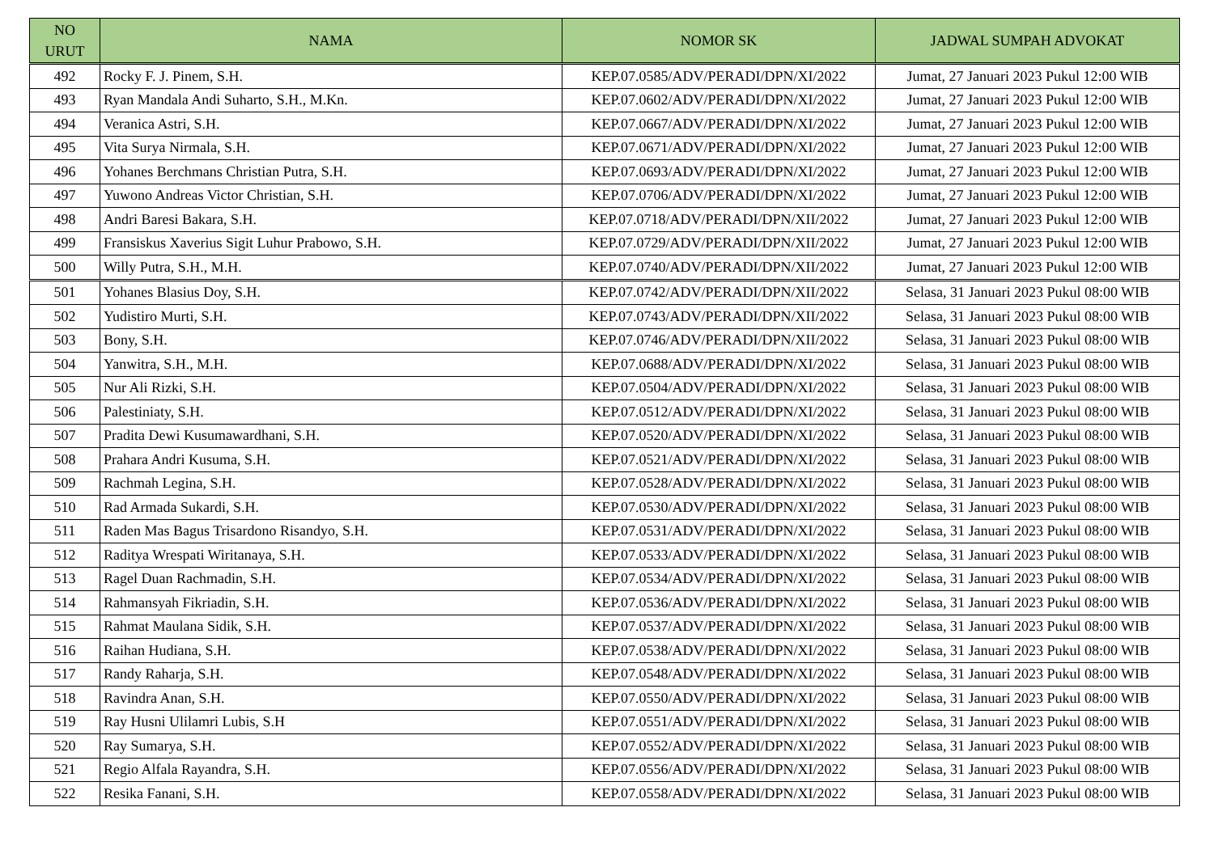| NO URUT | NAMA | NOMOR SK | JADWAL SUMPAH ADVOKAT |
| --- | --- | --- | --- |
| 492 | Rocky F. J. Pinem, S.H. | KEP.07.0585/ADV/PERADI/DPN/XI/2022 | Jumat, 27 Januari 2023 Pukul 12:00 WIB |
| 493 | Ryan Mandala Andi Suharto, S.H., M.Kn. | KEP.07.0602/ADV/PERADI/DPN/XI/2022 | Jumat, 27 Januari 2023 Pukul 12:00 WIB |
| 494 | Veranica Astri, S.H. | KEP.07.0667/ADV/PERADI/DPN/XI/2022 | Jumat, 27 Januari 2023 Pukul 12:00 WIB |
| 495 | Vita Surya Nirmala, S.H. | KEP.07.0671/ADV/PERADI/DPN/XI/2022 | Jumat, 27 Januari 2023 Pukul 12:00 WIB |
| 496 | Yohanes Berchmans Christian Putra, S.H. | KEP.07.0693/ADV/PERADI/DPN/XI/2022 | Jumat, 27 Januari 2023 Pukul 12:00 WIB |
| 497 | Yuwono Andreas Victor Christian, S.H. | KEP.07.0706/ADV/PERADI/DPN/XI/2022 | Jumat, 27 Januari 2023 Pukul 12:00 WIB |
| 498 | Andri Baresi Bakara, S.H. | KEP.07.0718/ADV/PERADI/DPN/XII/2022 | Jumat, 27 Januari 2023 Pukul 12:00 WIB |
| 499 | Fransiskus Xaverius Sigit Luhur Prabowo, S.H. | KEP.07.0729/ADV/PERADI/DPN/XII/2022 | Jumat, 27 Januari 2023 Pukul 12:00 WIB |
| 500 | Willy Putra, S.H., M.H. | KEP.07.0740/ADV/PERADI/DPN/XII/2022 | Jumat, 27 Januari 2023 Pukul 12:00 WIB |
| 501 | Yohanes Blasius Doy, S.H. | KEP.07.0742/ADV/PERADI/DPN/XII/2022 | Selasa, 31 Januari 2023 Pukul 08:00 WIB |
| 502 | Yudistiro Murti, S.H. | KEP.07.0743/ADV/PERADI/DPN/XII/2022 | Selasa, 31 Januari 2023 Pukul 08:00 WIB |
| 503 | Bony, S.H. | KEP.07.0746/ADV/PERADI/DPN/XII/2022 | Selasa, 31 Januari 2023 Pukul 08:00 WIB |
| 504 | Yanwitra, S.H., M.H. | KEP.07.0688/ADV/PERADI/DPN/XI/2022 | Selasa, 31 Januari 2023 Pukul 08:00 WIB |
| 505 | Nur Ali Rizki, S.H. | KEP.07.0504/ADV/PERADI/DPN/XI/2022 | Selasa, 31 Januari 2023 Pukul 08:00 WIB |
| 506 | Palestiniaty, S.H. | KEP.07.0512/ADV/PERADI/DPN/XI/2022 | Selasa, 31 Januari 2023 Pukul 08:00 WIB |
| 507 | Pradita Dewi Kusumawardhani, S.H. | KEP.07.0520/ADV/PERADI/DPN/XI/2022 | Selasa, 31 Januari 2023 Pukul 08:00 WIB |
| 508 | Prahara Andri Kusuma, S.H. | KEP.07.0521/ADV/PERADI/DPN/XI/2022 | Selasa, 31 Januari 2023 Pukul 08:00 WIB |
| 509 | Rachmah Legina, S.H. | KEP.07.0528/ADV/PERADI/DPN/XI/2022 | Selasa, 31 Januari 2023 Pukul 08:00 WIB |
| 510 | Rad Armada Sukardi, S.H. | KEP.07.0530/ADV/PERADI/DPN/XI/2022 | Selasa, 31 Januari 2023 Pukul 08:00 WIB |
| 511 | Raden Mas Bagus Trisardono Risandyo, S.H. | KEP.07.0531/ADV/PERADI/DPN/XI/2022 | Selasa, 31 Januari 2023 Pukul 08:00 WIB |
| 512 | Raditya Wrespati Wiritanaya, S.H. | KEP.07.0533/ADV/PERADI/DPN/XI/2022 | Selasa, 31 Januari 2023 Pukul 08:00 WIB |
| 513 | Ragel Duan Rachmadin, S.H. | KEP.07.0534/ADV/PERADI/DPN/XI/2022 | Selasa, 31 Januari 2023 Pukul 08:00 WIB |
| 514 | Rahmansyah Fikriadin, S.H. | KEP.07.0536/ADV/PERADI/DPN/XI/2022 | Selasa, 31 Januari 2023 Pukul 08:00 WIB |
| 515 | Rahmat Maulana Sidik, S.H. | KEP.07.0537/ADV/PERADI/DPN/XI/2022 | Selasa, 31 Januari 2023 Pukul 08:00 WIB |
| 516 | Raihan Hudiana, S.H. | KEP.07.0538/ADV/PERADI/DPN/XI/2022 | Selasa, 31 Januari 2023 Pukul 08:00 WIB |
| 517 | Randy Raharja, S.H. | KEP.07.0548/ADV/PERADI/DPN/XI/2022 | Selasa, 31 Januari 2023 Pukul 08:00 WIB |
| 518 | Ravindra Anan, S.H. | KEP.07.0550/ADV/PERADI/DPN/XI/2022 | Selasa, 31 Januari 2023 Pukul 08:00 WIB |
| 519 | Ray Husni Ulilamri Lubis, S.H | KEP.07.0551/ADV/PERADI/DPN/XI/2022 | Selasa, 31 Januari 2023 Pukul 08:00 WIB |
| 520 | Ray Sumarya, S.H. | KEP.07.0552/ADV/PERADI/DPN/XI/2022 | Selasa, 31 Januari 2023 Pukul 08:00 WIB |
| 521 | Regio Alfala Rayandra, S.H. | KEP.07.0556/ADV/PERADI/DPN/XI/2022 | Selasa, 31 Januari 2023 Pukul 08:00 WIB |
| 522 | Resika Fanani, S.H. | KEP.07.0558/ADV/PERADI/DPN/XI/2022 | Selasa, 31 Januari 2023 Pukul 08:00 WIB |